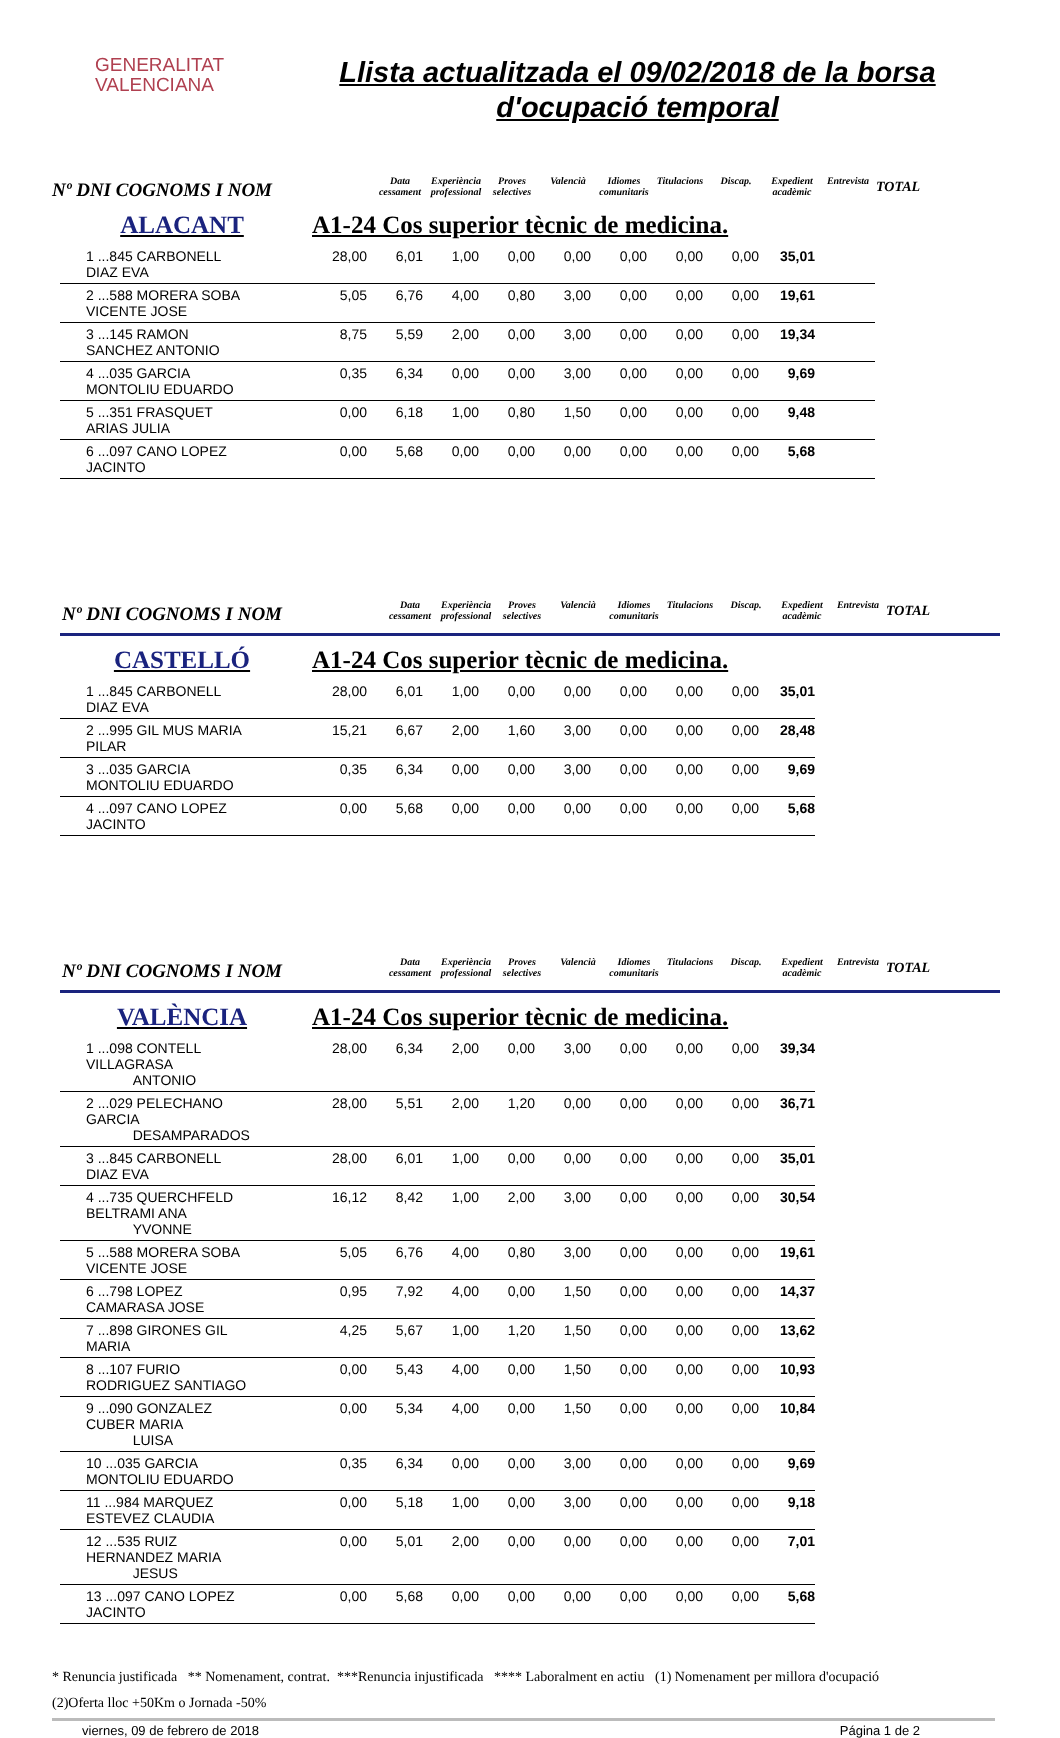GENERALITAT
VALENCIANA
Llista actualitzada el 09/02/2018 de la borsa d'ocupació temporal
Nº DNI COGNOMS I NOM Data cessament Experiència professional Proves selectives Valencià Idiomes comunitaris Titulacions Discap. Expedient acadèmic Entrevista TOTAL
ALACANT A1-24 Cos superior tècnic de medicina.
| 1 ...845 CARBONELL DIAZ EVA | | 28,00 | 6,01 | 1,00 | 0,00 | 0,00 | 0,00 | 0,00 | 0,00 | 35,01 | |
| 2 ...588 MORERA SOBA VICENTE JOSE | | 5,05 | 6,76 | 4,00 | 0,80 | 3,00 | 0,00 | 0,00 | 0,00 | 19,61 | |
| 3 ...145 RAMON SANCHEZ ANTONIO | | 8,75 | 5,59 | 2,00 | 0,00 | 3,00 | 0,00 | 0,00 | 0,00 | 19,34 | |
| 4 ...035 GARCIA MONTOLIU EDUARDO | | 0,35 | 6,34 | 0,00 | 0,00 | 3,00 | 0,00 | 0,00 | 0,00 | 9,69 | |
| 5 ...351 FRASQUET ARIAS JULIA | | 0,00 | 6,18 | 1,00 | 0,80 | 1,50 | 0,00 | 0,00 | 0,00 | 9,48 | |
| 6 ...097 CANO LOPEZ JACINTO | | 0,00 | 5,68 | 0,00 | 0,00 | 0,00 | 0,00 | 0,00 | 0,00 | 5,68 | |
Nº DNI COGNOMS I NOM Data cessament Experiència professional Proves selectives Valencià Idiomes comunitaris Titulacions Discap. Expedient acadèmic Entrevista TOTAL
CASTELLÓ A1-24 Cos superior tècnic de medicina.
| 1 ...845 CARBONELL DIAZ EVA | | 28,00 | 6,01 | 1,00 | 0,00 | 0,00 | 0,00 | 0,00 | 0,00 | 35,01 |
| 2 ...995 GIL MUS MARIA PILAR | | 15,21 | 6,67 | 2,00 | 1,60 | 3,00 | 0,00 | 0,00 | 0,00 | 28,48 |
| 3 ...035 GARCIA MONTOLIU EDUARDO | | 0,35 | 6,34 | 0,00 | 0,00 | 3,00 | 0,00 | 0,00 | 0,00 | 9,69 |
| 4 ...097 CANO LOPEZ JACINTO | | 0,00 | 5,68 | 0,00 | 0,00 | 0,00 | 0,00 | 0,00 | 0,00 | 5,68 |
Nº DNI COGNOMS I NOM Data cessament Experiència professional Proves selectives Valencià Idiomes comunitaris Titulacions Discap. Expedient acadèmic Entrevista TOTAL
VALÈNCIA A1-24 Cos superior tècnic de medicina.
| 1 ...098 CONTELL VILLAGRASA ANTONIO | | 28,00 | 6,34 | 2,00 | 0,00 | 3,00 | 0,00 | 0,00 | 0,00 | 39,34 |
| 2 ...029 PELECHANO GARCIA DESAMPARADOS | | 28,00 | 5,51 | 2,00 | 1,20 | 0,00 | 0,00 | 0,00 | 0,00 | 36,71 |
| 3 ...845 CARBONELL DIAZ EVA | | 28,00 | 6,01 | 1,00 | 0,00 | 0,00 | 0,00 | 0,00 | 0,00 | 35,01 |
| 4 ...735 QUERCHFELD BELTRAMI ANA YVONNE | | 16,12 | 8,42 | 1,00 | 2,00 | 3,00 | 0,00 | 0,00 | 0,00 | 30,54 |
| 5 ...588 MORERA SOBA VICENTE JOSE | | 5,05 | 6,76 | 4,00 | 0,80 | 3,00 | 0,00 | 0,00 | 0,00 | 19,61 |
| 6 ...798 LOPEZ CAMARASA JOSE | | 0,95 | 7,92 | 4,00 | 0,00 | 1,50 | 0,00 | 0,00 | 0,00 | 14,37 |
| 7 ...898 GIRONES GIL MARIA | | 4,25 | 5,67 | 1,00 | 1,20 | 1,50 | 0,00 | 0,00 | 0,00 | 13,62 |
| 8 ...107 FURIO RODRIGUEZ SANTIAGO | | 0,00 | 5,43 | 4,00 | 0,00 | 1,50 | 0,00 | 0,00 | 0,00 | 10,93 |
| 9 ...090 GONZALEZ CUBER MARIA LUISA | | 0,00 | 5,34 | 4,00 | 0,00 | 1,50 | 0,00 | 0,00 | 0,00 | 10,84 |
| 10 ...035 GARCIA MONTOLIU EDUARDO | | 0,35 | 6,34 | 0,00 | 0,00 | 3,00 | 0,00 | 0,00 | 0,00 | 9,69 |
| 11 ...984 MARQUEZ ESTEVEZ CLAUDIA | | 0,00 | 5,18 | 1,00 | 0,00 | 3,00 | 0,00 | 0,00 | 0,00 | 9,18 |
| 12 ...535 RUIZ HERNANDEZ MARIA JESUS | | 0,00 | 5,01 | 2,00 | 0,00 | 0,00 | 0,00 | 0,00 | 0,00 | 7,01 |
| 13 ...097 CANO LOPEZ JACINTO | | 0,00 | 5,68 | 0,00 | 0,00 | 0,00 | 0,00 | 0,00 | 0,00 | 5,68 |
* Renuncia justificada ** Nomenament, contrat. ***Renuncia injustificada **** Laboralment en actiu (1) Nomenament per millora d'ocupació
(2)Oferta lloc +50Km o Jornada -50%
viernes, 09 de febrero de 2018 Página 1 de 2